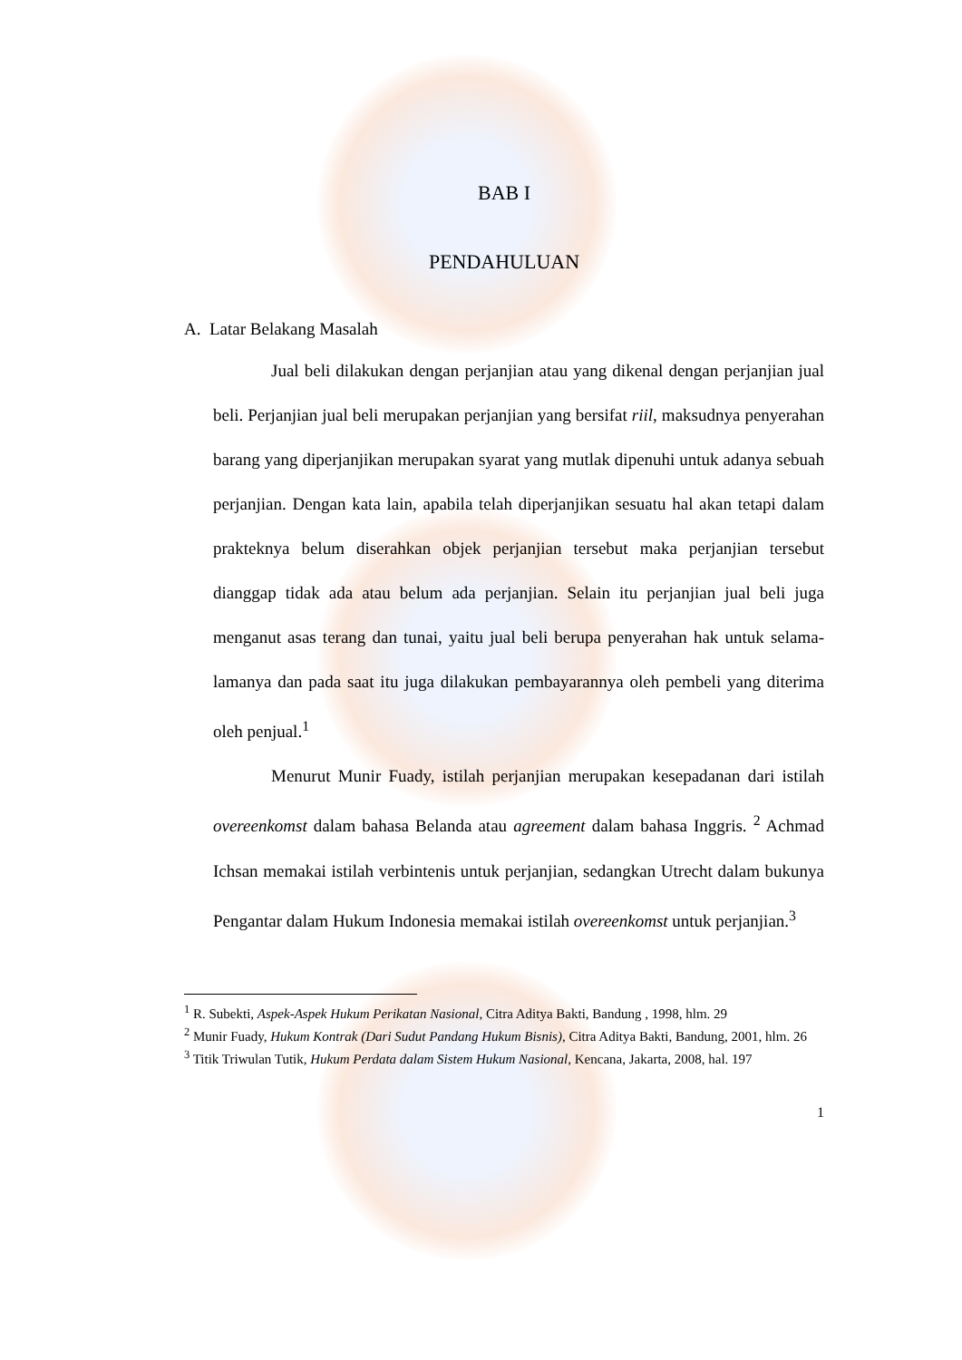BAB I
PENDAHULUAN
A. Latar Belakang Masalah
Jual beli dilakukan dengan perjanjian atau yang dikenal dengan perjanjian jual beli. Perjanjian jual beli merupakan perjanjian yang bersifat riil, maksudnya penyerahan barang yang diperjanjikan merupakan syarat yang mutlak dipenuhi untuk adanya sebuah perjanjian. Dengan kata lain, apabila telah diperjanjikan sesuatu hal akan tetapi dalam prakteknya belum diserahkan objek perjanjian tersebut maka perjanjian tersebut dianggap tidak ada atau belum ada perjanjian. Selain itu perjanjian jual beli juga menganut asas terang dan tunai, yaitu jual beli berupa penyerahan hak untuk selama-lamanya dan pada saat itu juga dilakukan pembayarannya oleh pembeli yang diterima oleh penjual.<sup>1</sup>
Menurut Munir Fuady, istilah perjanjian merupakan kesepadanan dari istilah overeenkomst dalam bahasa Belanda atau agreement dalam bahasa Inggris. <sup>2</sup> Achmad Ichsan memakai istilah verbintenis untuk perjanjian, sedangkan Utrecht dalam bukunya Pengantar dalam Hukum Indonesia memakai istilah overeenkomst untuk perjanjian.<sup>3</sup>
<sup>1</sup> R. Subekti, Aspek-Aspek Hukum Perikatan Nasional, Citra Aditya Bakti, Bandung , 1998, hlm. 29
<sup>2</sup> Munir Fuady, Hukum Kontrak (Dari Sudut Pandang Hukum Bisnis), Citra Aditya Bakti, Bandung, 2001, hlm. 26
<sup>3</sup> Titik Triwulan Tutik, Hukum Perdata dalam Sistem Hukum Nasional, Kencana, Jakarta, 2008, hal. 197
1